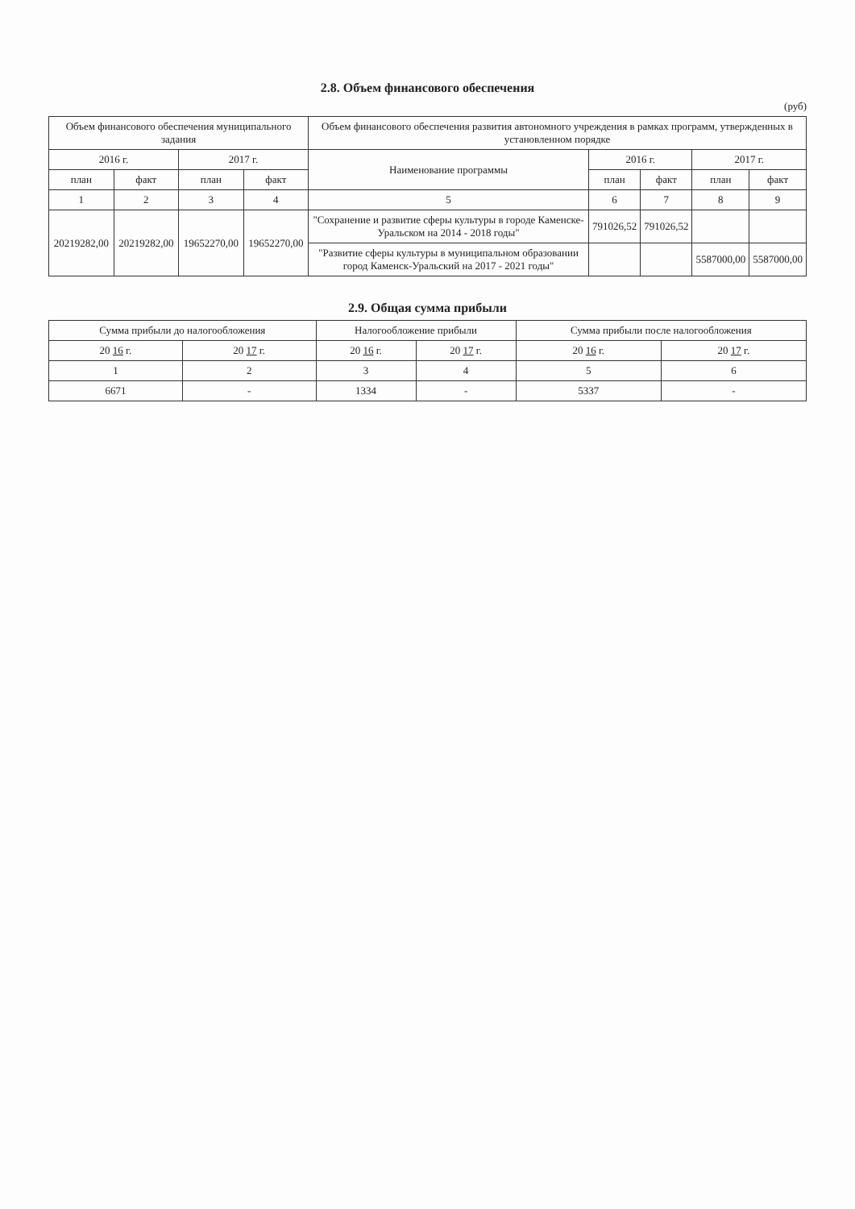2.8. Объем финансового обеспечения
(руб)
| Объем финансового обеспечения муниципального задания | | | | Объем финансового обеспечения развития автономного учреждения в рамках программ, утвержденных в установленном порядке | | | | |
| --- | --- | --- | --- | --- | --- | --- | --- | --- |
| 2016 г. | | 2017 г. | | Наименование программы | 2016 г. | | 2017 г. | |
| план | факт | план | факт | | план | факт | план | факт |
| 1 | 2 | 3 | 4 | 5 | 6 | 7 | 8 | 9 |
| 20219282,00 | 20219282,00 | 19652270,00 | 19652270,00 | "Сохранение и развитие сферы культуры в городе Каменске-Уральском на 2014 - 2018 годы" | 791026,52 | 791026,52 | | |
| | | | | "Развитие сферы культуры в муниципальном образовании город Каменск-Уральский на 2017 - 2021 годы" | | | 5587000,00 | 5587000,00 |
2.9. Общая сумма прибыли
| Сумма прибыли до налогообложения | | Налогообложение прибыли | | Сумма прибыли после налогообложения | |
| --- | --- | --- | --- | --- | --- |
| 20 16 г. | 20 17 г. | 20 16 г. | 20 17 г. | 20 16 г. | 20 17 г. |
| 1 | 2 | 3 | 4 | 5 | 6 |
| 6671 | - | 1334 | - | 5337 | - |